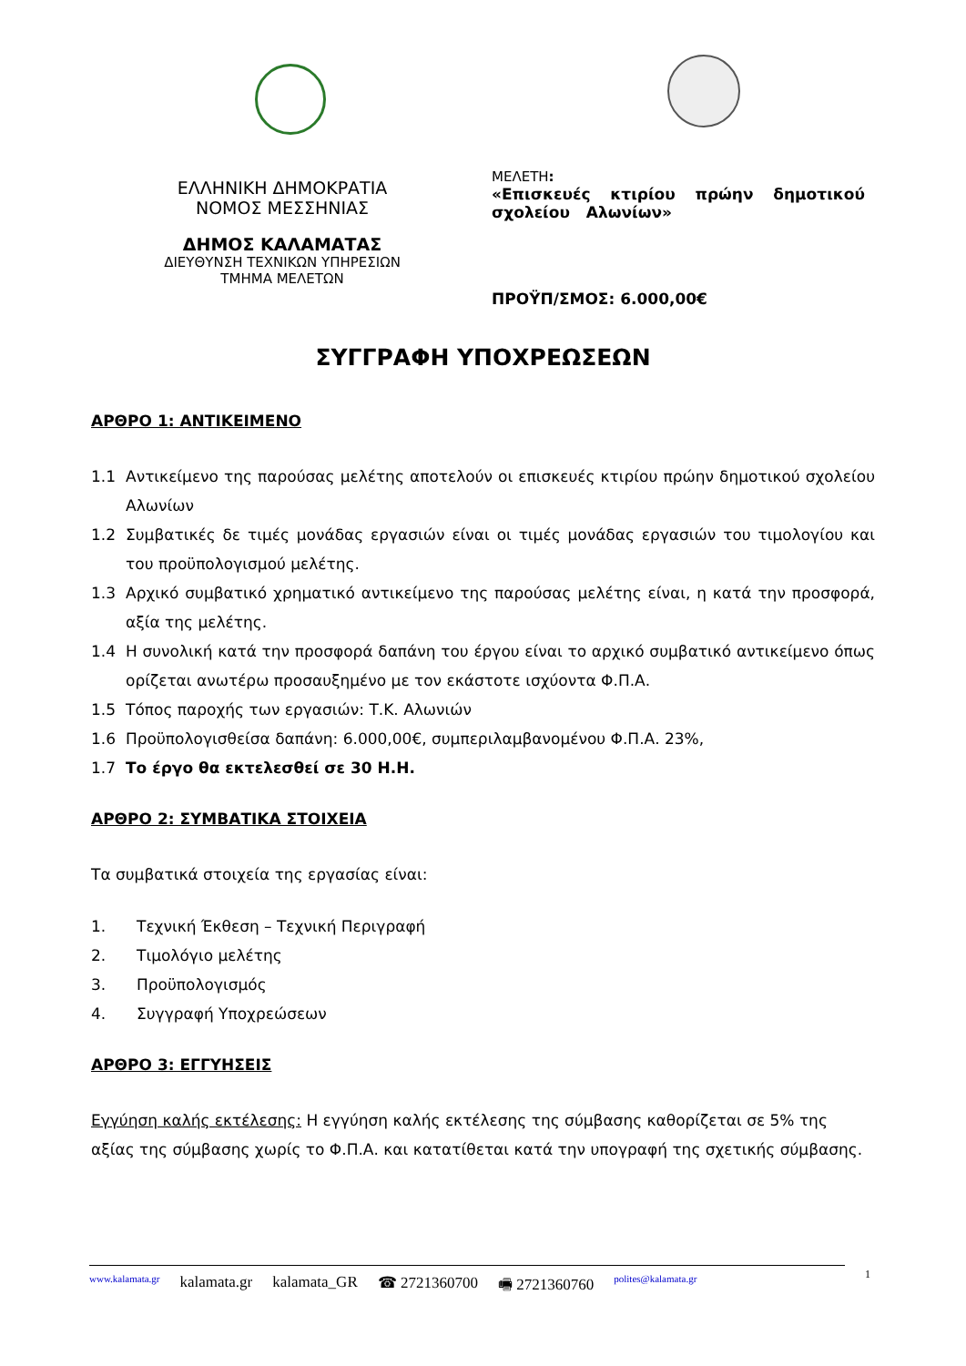ΕΛΛΗΝΙΚΗ ΔΗΜΟΚΡΑΤΙΑ
ΝΟΜΟΣ ΜΕΣΣΗΝΙΑΣ
ΔΗΜΟΣ ΚΑΛΑΜΑΤΑΣ
ΔΙΕΥΘΥΝΣΗ ΤΕΧΝΙΚΩΝ ΥΠΗΡΕΣΙΩΝ
ΤΜΗΜΑ ΜΕΛΕΤΩΝ
ΜΕΛΕΤΗ:
«Επισκευές κτιρίου πρώην δημοτικού σχολείου Αλωνίων»
ΠΡΟΫΠ/ΣΜΟΣ: 6.000,00€
ΣΥΓΓΡΑΦΗ ΥΠΟΧΡΕΩΣΕΩΝ
ΑΡΘΡΟ 1: ΑΝΤΙΚΕΙΜΕΝΟ
1.1 Αντικείμενο της παρούσας μελέτης αποτελούν οι επισκευές κτιρίου πρώην δημοτικού σχολείου Αλωνίων
1.2 Συμβατικές δε τιμές μονάδας εργασιών είναι οι τιμές μονάδας εργασιών του τιμολογίου και του προϋπολογισμού μελέτης.
1.3 Αρχικό συμβατικό χρηματικό αντικείμενο της παρούσας μελέτης είναι, η κατά την προσφορά, αξία της μελέτης.
1.4 Η συνολική κατά την προσφορά δαπάνη του έργου είναι το αρχικό συμβατικό αντικείμενο όπως ορίζεται ανωτέρω προσαυξημένο με τον εκάστοτε ισχύοντα Φ.Π.Α.
1.5 Τόπος παροχής των εργασιών: Τ.Κ. Αλωνιών
1.6 Προϋπολογισθείσα δαπάνη: 6.000,00€, συμπεριλαμβανομένου Φ.Π.Α. 23%,
1.7 Το έργο θα εκτελεσθεί σε 30 Η.Η.
ΑΡΘΡΟ 2: ΣΥΜΒΑΤΙΚΑ ΣΤΟΙΧΕΙΑ
Τα συμβατικά στοιχεία της εργασίας είναι:
1. Τεχνική Έκθεση – Τεχνική Περιγραφή
2. Τιμολόγιο μελέτης
3. Προϋπολογισμός
4. Συγγραφή Υποχρεώσεων
ΑΡΘΡΟ 3: ΕΓΓΥΗΣΕΙΣ
Εγγύηση καλής εκτέλεσης: Η εγγύηση καλής εκτέλεσης της σύμβασης καθορίζεται σε 5% της αξίας της σύμβασης χωρίς το Φ.Π.Α. και κατατίθεται κατά την υπογραφή της σχετικής σύμβασης.
www.kalamata.gr kalamata.gr kalamata_GR ☎ 2721360700 🖷 2721360760 polites@kalamata.gr
1